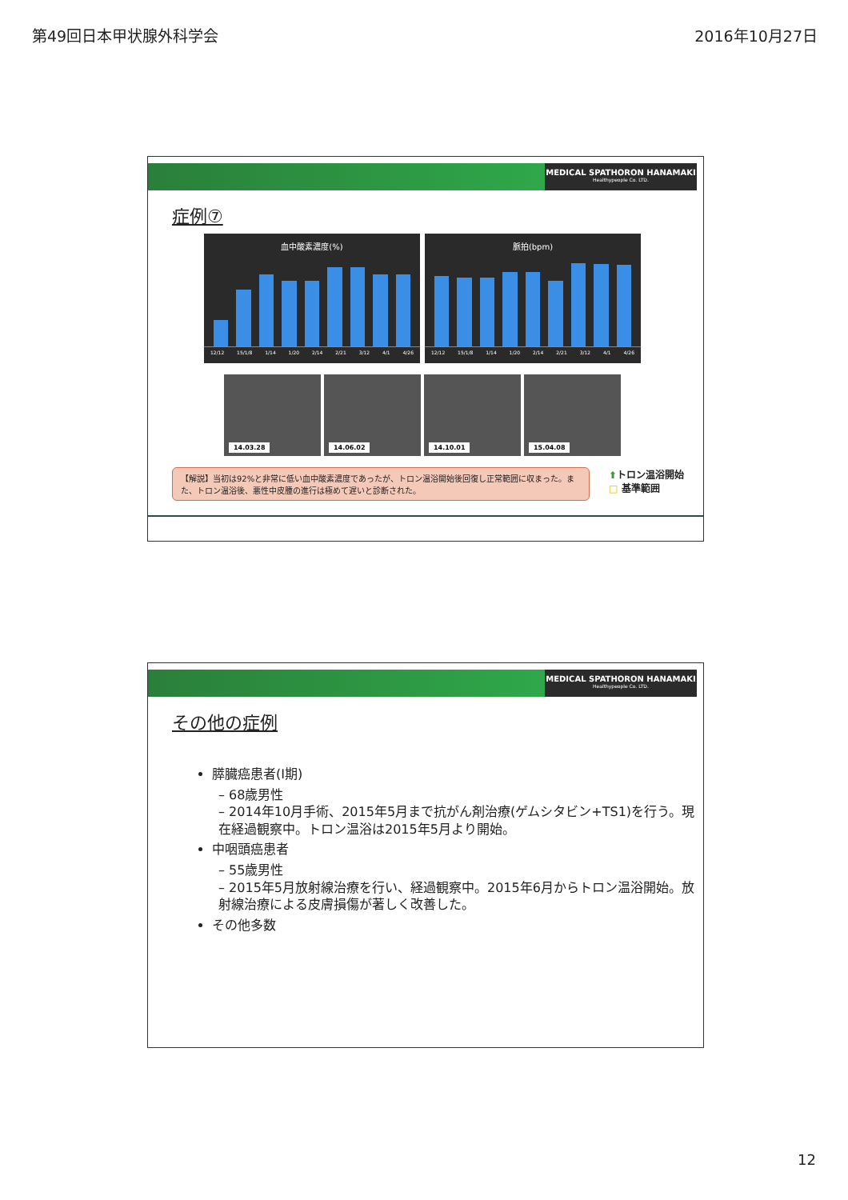第49回日本甲状腺外科学会 2016年10月27日
MEDICAL SPATHORON HANAMAKI
Healthypeople Co. LTD.
症例⑦
血中酸素濃度(%)
12/12 15/1/8 1/14 1/20 2/14 2/21 3/12 4/1 4/26
脈拍(bpm)
12/12 15/1/8 1/14 1/20 2/14 2/21 3/12 4/1 4/26
14.03.28
14.06.02
14.10.01
15.04.08
【解説】当初は92%と非常に低い血中酸素濃度であったが、トロン温浴開始後回復し正常範囲に収まった。また、トロン温浴後、悪性中皮腫の進行は極めて遅いと診断された。
⬆トロン温浴開始
□ 基準範囲
MEDICAL SPATHORON HANAMAKI
Healthypeople Co. LTD.
その他の症例
膵臓癌患者(I期)
– 68歳男性
– 2014年10月手術、2015年5月まで抗がん剤治療(ゲムシタビン+TS1)を行う。現在経過観察中。トロン温浴は2015年5月より開始。
中咽頭癌患者
– 55歳男性
– 2015年5月放射線治療を行い、経過観察中。2015年6月からトロン温浴開始。放射線治療による皮膚損傷が著しく改善した。
その他多数
12